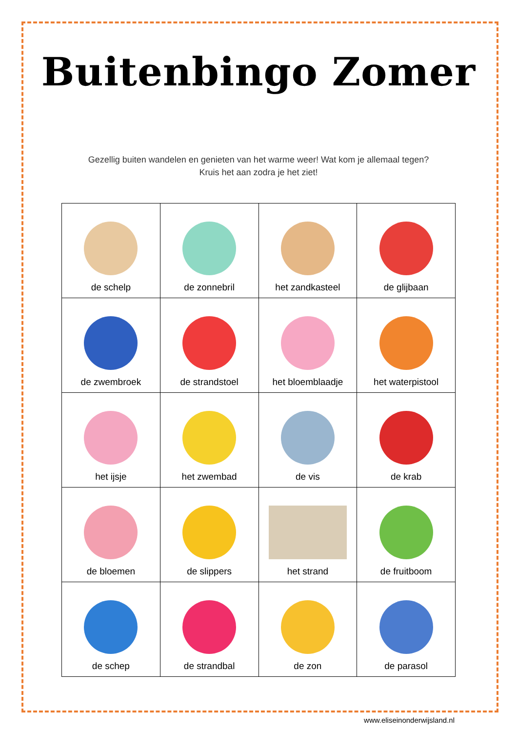Buitenbingo Zomer
Gezellig buiten wandelen en genieten van het warme weer! Wat kom je allemaal tegen?
Kruis het aan zodra je het ziet!
| de schelp | de zonnebril | het zandkasteel | de glijbaan |
| de zwembroek | de strandstoel | het bloemblaadje | het waterpistool |
| het ijsje | het zwembad | de vis | de krab |
| de bloemen | de slippers | het strand | de fruitboom |
| de schep | de strandbal | de zon | de parasol |
www.eliseinonderwijsland.nl